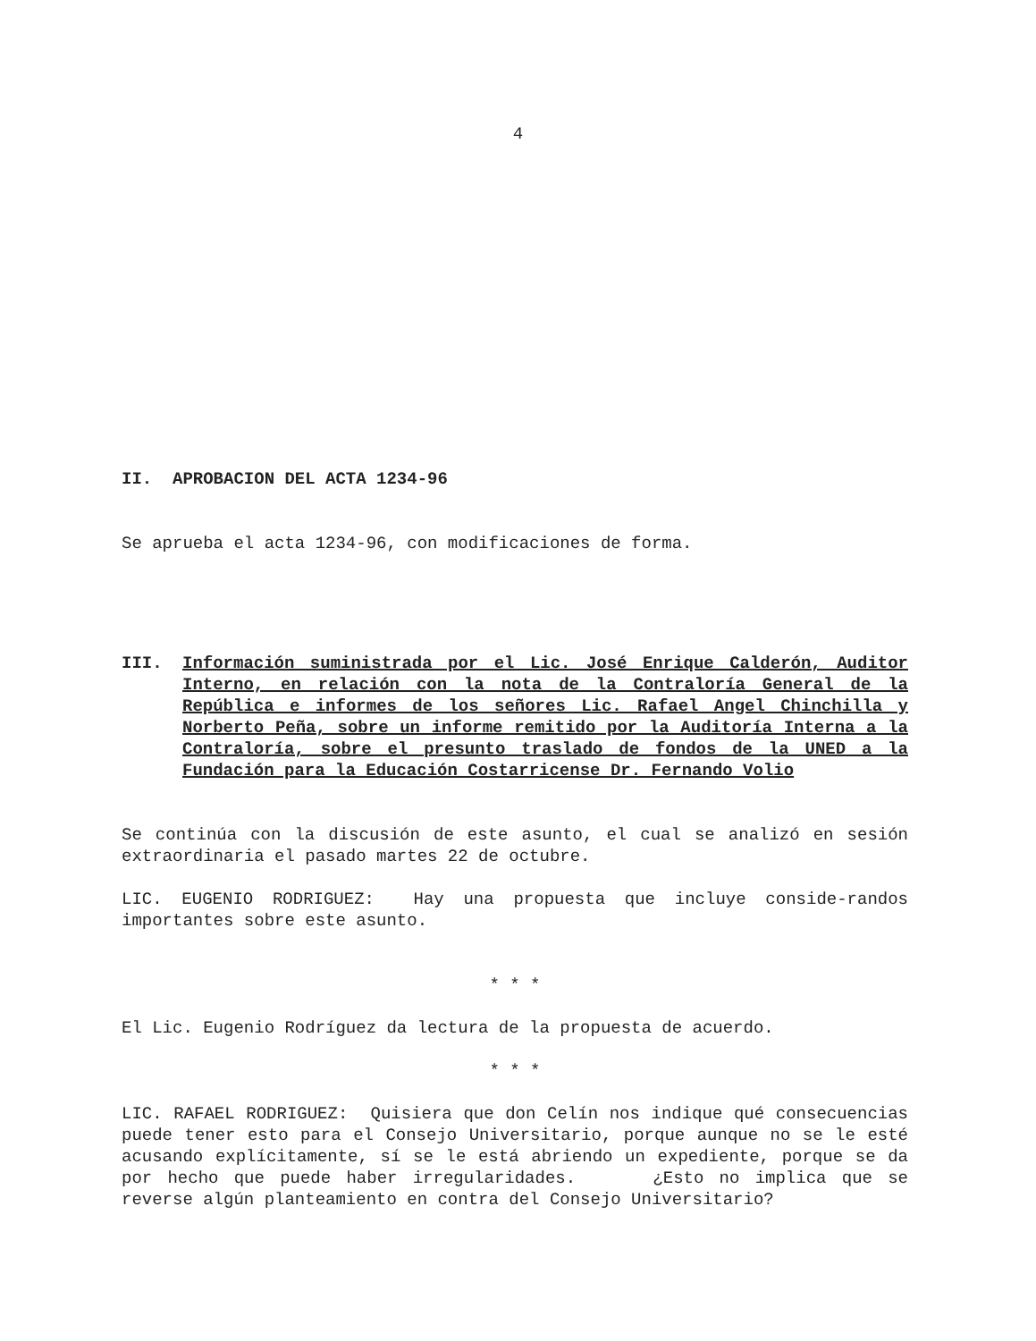4
II. APROBACION DEL ACTA 1234-96
Se aprueba el acta 1234-96, con modificaciones de forma.
III. Información suministrada por el Lic. José Enrique Calderón, Auditor Interno, en relación con la nota de la Contraloría General de la República e informes de los señores Lic. Rafael Angel Chinchilla y Norberto Peña, sobre un informe remitido por la Auditoría Interna a la Contraloría, sobre el presunto traslado de fondos de la UNED a la Fundación para la Educación Costarricense Dr. Fernando Volio
Se continúa con la discusión de este asunto, el cual se analizó en sesión extraordinaria el pasado martes 22 de octubre.
LIC. EUGENIO RODRIGUEZ: Hay una propuesta que incluye conside-randos importantes sobre este asunto.
* * *
El Lic. Eugenio Rodríguez da lectura de la propuesta de acuerdo.
* * *
LIC. RAFAEL RODRIGUEZ: Quisiera que don Celín nos indique qué consecuencias puede tener esto para el Consejo Universitario, porque aunque no se le esté acusando explícitamente, sí se le está abriendo un expediente, porque se da por hecho que puede haber irregularidades. ¿Esto no implica que se reverse algún planteamiento en contra del Consejo Universitario?